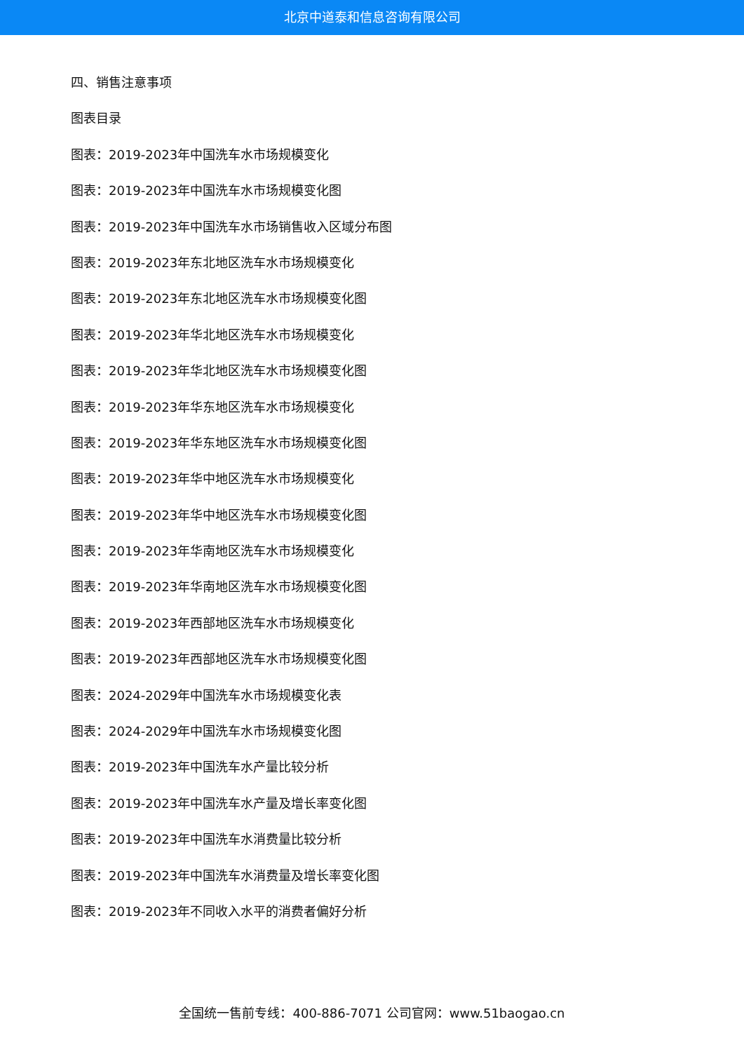北京中道泰和信息咨询有限公司
四、销售注意事项
图表目录
图表：2019-2023年中国洗车水市场规模变化
图表：2019-2023年中国洗车水市场规模变化图
图表：2019-2023年中国洗车水市场销售收入区域分布图
图表：2019-2023年东北地区洗车水市场规模变化
图表：2019-2023年东北地区洗车水市场规模变化图
图表：2019-2023年华北地区洗车水市场规模变化
图表：2019-2023年华北地区洗车水市场规模变化图
图表：2019-2023年华东地区洗车水市场规模变化
图表：2019-2023年华东地区洗车水市场规模变化图
图表：2019-2023年华中地区洗车水市场规模变化
图表：2019-2023年华中地区洗车水市场规模变化图
图表：2019-2023年华南地区洗车水市场规模变化
图表：2019-2023年华南地区洗车水市场规模变化图
图表：2019-2023年西部地区洗车水市场规模变化
图表：2019-2023年西部地区洗车水市场规模变化图
图表：2024-2029年中国洗车水市场规模变化表
图表：2024-2029年中国洗车水市场规模变化图
图表：2019-2023年中国洗车水产量比较分析
图表：2019-2023年中国洗车水产量及增长率变化图
图表：2019-2023年中国洗车水消费量比较分析
图表：2019-2023年中国洗车水消费量及增长率变化图
图表：2019-2023年不同收入水平的消费者偏好分析
全国统一售前专线：400-886-7071 公司官网：www.51baogao.cn